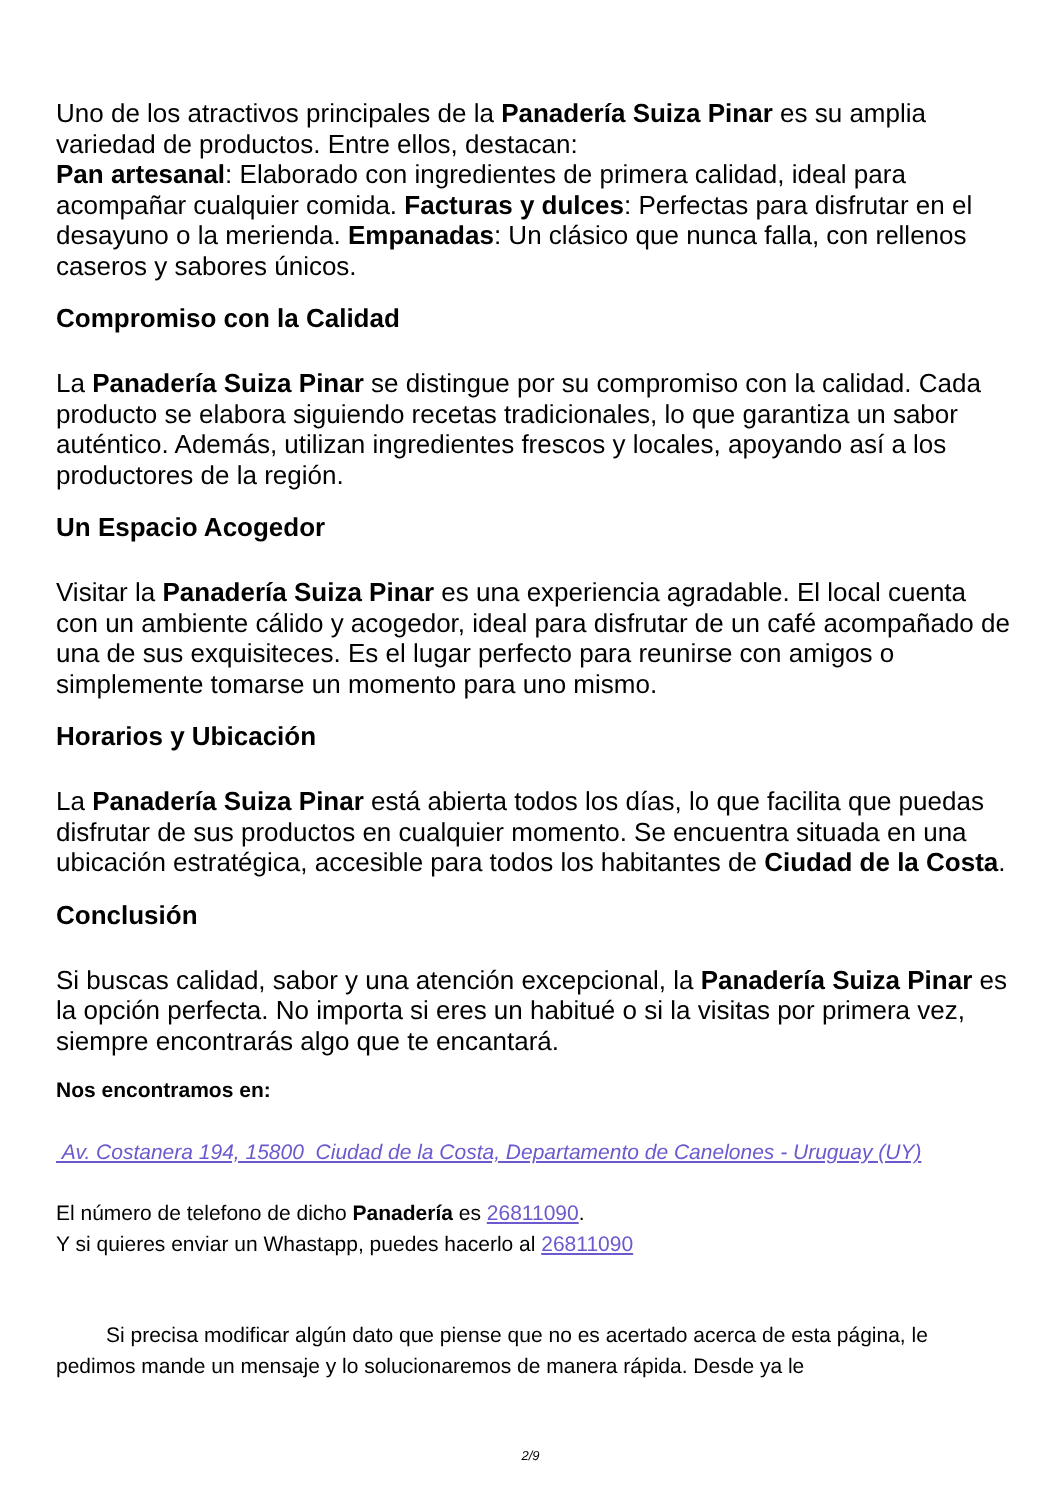Uno de los atractivos principales de la Panadería Suiza Pinar es su amplia variedad de productos. Entre ellos, destacan:
Pan artesanal: Elaborado con ingredientes de primera calidad, ideal para acompañar cualquier comida. Facturas y dulces: Perfectas para disfrutar en el desayuno o la merienda. Empanadas: Un clásico que nunca falla, con rellenos caseros y sabores únicos.
Compromiso con la Calidad
La Panadería Suiza Pinar se distingue por su compromiso con la calidad. Cada producto se elabora siguiendo recetas tradicionales, lo que garantiza un sabor auténtico. Además, utilizan ingredientes frescos y locales, apoyando así a los productores de la región.
Un Espacio Acogedor
Visitar la Panadería Suiza Pinar es una experiencia agradable. El local cuenta con un ambiente cálido y acogedor, ideal para disfrutar de un café acompañado de una de sus exquisiteces. Es el lugar perfecto para reunirse con amigos o simplemente tomarse un momento para uno mismo.
Horarios y Ubicación
La Panadería Suiza Pinar está abierta todos los días, lo que facilita que puedas disfrutar de sus productos en cualquier momento. Se encuentra situada en una ubicación estratégica, accesible para todos los habitantes de Ciudad de la Costa.
Conclusión
Si buscas calidad, sabor y una atención excepcional, la Panadería Suiza Pinar es la opción perfecta. No importa si eres un habitué o si la visitas por primera vez, siempre encontrarás algo que te encantará.
Nos encontramos en:
Av. Costanera 194, 15800 Ciudad de la Costa, Departamento de Canelones - Uruguay (UY)
El número de telefono de dicho Panadería es 26811090.
Y si quieres enviar un Whastapp, puedes hacerlo al 26811090
Si precisa modificar algún dato que piense que no es acertado acerca de esta página, le pedimos mande un mensaje y lo solucionaremos de manera rápida. Desde ya le
2/9